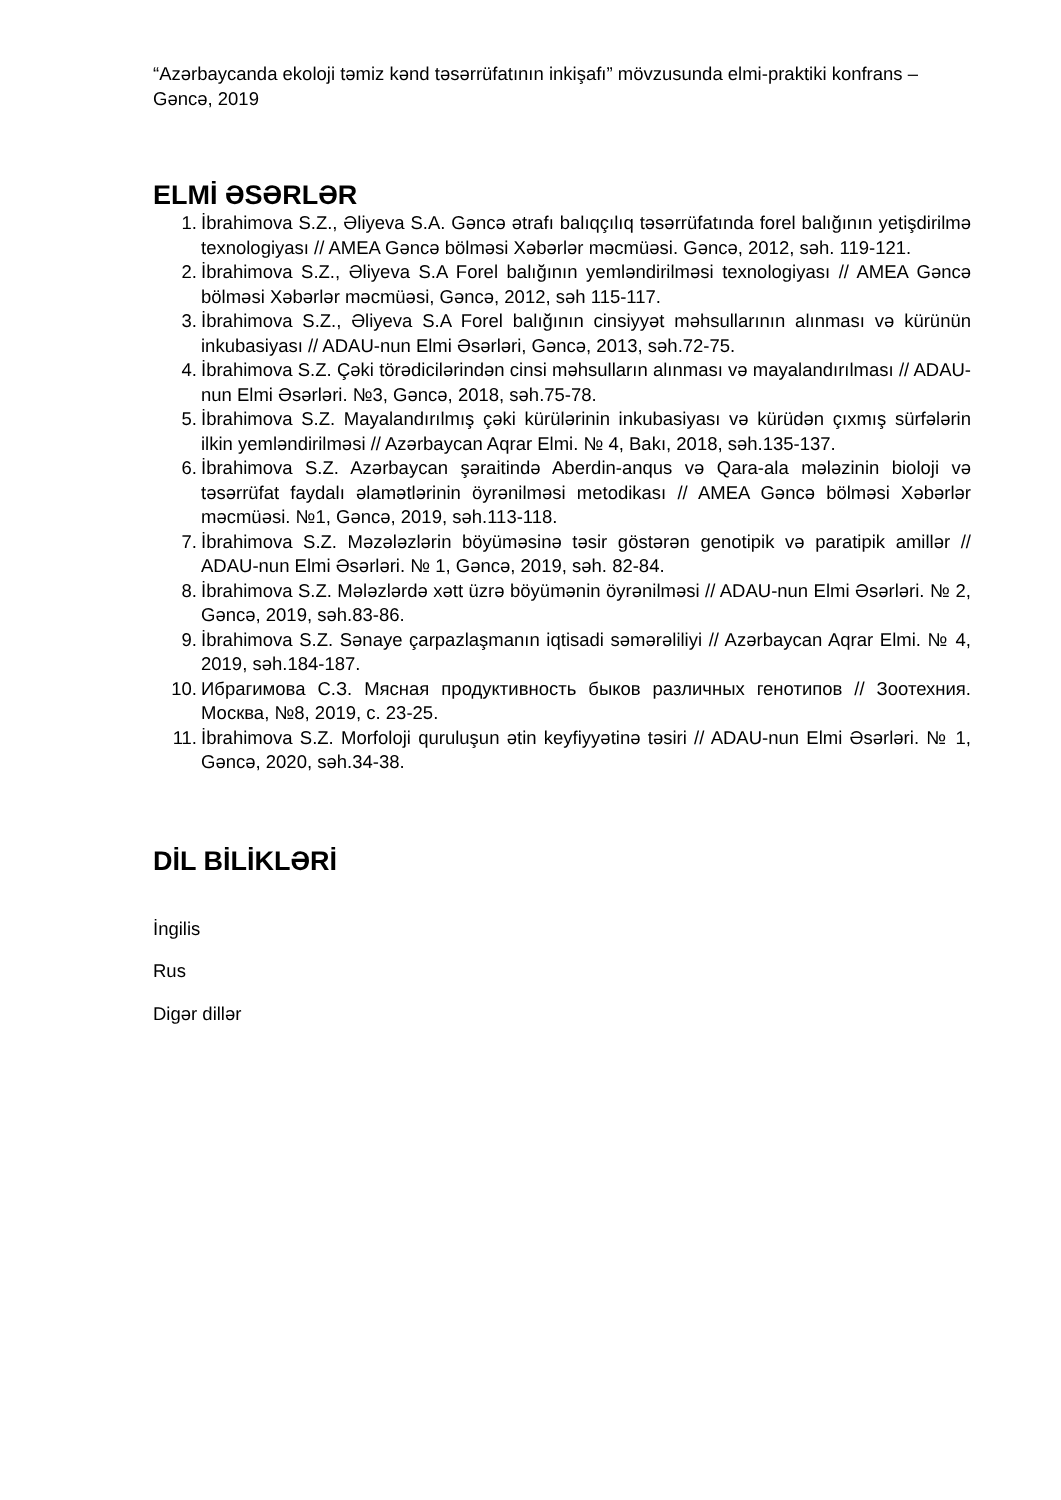“Azərbaycanda ekoloji təmiz kənd təsərrüfatının inkişafı” mövzusunda elmi-praktiki konfrans – Gəncə, 2019
ELMİ ƏSƏRLƏR
1. İbrahimova S.Z., Əliyeva S.A. Gəncə ətrafı balıqçılıq təsərrüfatında forel balığının yetişdirilmə texnologiyası // AMEA Gəncə bölməsi Xəbərlər məcmüəsi. Gəncə, 2012, səh. 119-121.
2. İbrahimova S.Z., Əliyeva S.A Forel balığının yemləndirilməsi texnologiyası // AMEA Gəncə bölməsi Xəbərlər məcmüəsi, Gəncə, 2012, səh 115-117.
3. İbrahimova S.Z., Əliyeva S.A Forel balığının cinsiyyət məhsullarının alınması və kürünün inkubasiyası // ADAU-nun Elmi Əsərləri, Gəncə, 2013, səh.72-75.
4. İbrahimova S.Z. Çəki törədicilərindən cinsi məhsulların alınması və mayalandırılması // ADAU-nun Elmi Əsərləri. №3, Gəncə, 2018, səh.75-78.
5. İbrahimova S.Z. Mayalandırılmış çəki kürülərinin inkubasiyası və kürüdən çıxmış sürfələrin ilkin yemləndirilməsi // Azərbaycan Aqrar Elmi. № 4, Bakı, 2018, səh.135-137.
6. İbrahimova S.Z. Azərbaycan şəraitində Aberdin-anqus və Qara-ala mələzinin bioloji və təsərrüfat faydalı əlamətlərinin öyrənilməsi metodikası // AMEA Gəncə bölməsi Xəbərlər məcmüəsi. №1, Gəncə, 2019, səh.113-118.
7. İbrahimova S.Z. Məzələzlərin böyüməsinə təsir göstərən genotipik və paratipik amillər // ADAU-nun Elmi Əsərləri. № 1, Gəncə, 2019, səh. 82-84.
8. İbrahimova S.Z. Mələzlərdə xətt üzrə böyümənin öyrənilməsi // ADAU-nun Elmi Əsərləri. № 2, Gəncə, 2019, səh.83-86.
9. İbrahimova S.Z. Sənaye çarpazlaşmanın iqtisadi səmərəliliyi // Azərbaycan Aqrar Elmi. № 4, 2019, səh.184-187.
10. Ибрагимова С.З. Мясная продуктивность быков различных генотипов // Зоотехния. Москва, №8, 2019, с. 23-25.
11. İbrahimova S.Z. Morfoloji quruluşun ətin keyfiyyətinə təsiri // ADAU-nun Elmi Əsərləri. № 1, Gəncə, 2020, səh.34-38.
DİL BİLİKLƏRİ
İngilis
Rus
Digər dillər